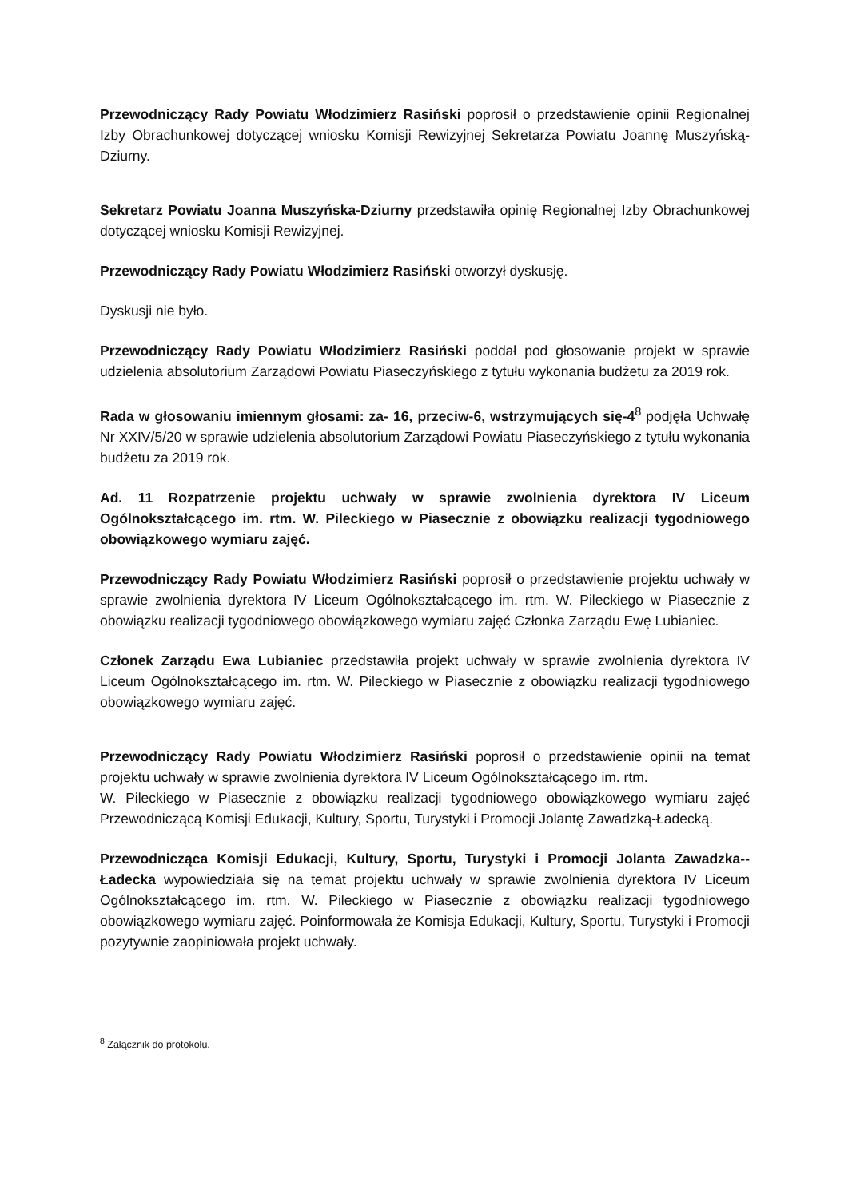Przewodniczący Rady Powiatu Włodzimierz Rasiński poprosił o przedstawienie opinii Regionalnej Izby Obrachunkowej dotyczącej wniosku Komisji Rewizyjnej Sekretarza Powiatu Joannę Muszyńską-Dziurny.
Sekretarz Powiatu Joanna Muszyńska-Dziurny przedstawiła opinię Regionalnej Izby Obrachunkowej dotyczącej wniosku Komisji Rewizyjnej.
Przewodniczący Rady Powiatu Włodzimierz Rasiński otworzył dyskusję.
Dyskusji nie było.
Przewodniczący Rady Powiatu Włodzimierz Rasiński poddał pod głosowanie projekt w sprawie udzielenia absolutorium Zarządowi Powiatu Piaseczyńskiego z tytułu wykonania budżetu za 2019 rok.
Rada w głosowaniu imiennym głosami: za- 16, przeciw-6, wstrzymujących się-4<sup>8</sup> podjęła Uchwałę Nr XXIV/5/20 w sprawie udzielenia absolutorium Zarządowi Powiatu Piaseczyńskiego z tytułu wykonania budżetu za 2019 rok.
Ad. 11 Rozpatrzenie projektu uchwały w sprawie zwolnienia dyrektora IV Liceum Ogólnokształcącego im. rtm. W. Pileckiego w Piasecznie z obowiązku realizacji tygodniowego obowiązkowego wymiaru zajęć.
Przewodniczący Rady Powiatu Włodzimierz Rasiński poprosił o przedstawienie projektu uchwały w sprawie zwolnienia dyrektora IV Liceum Ogólnokształcącego im. rtm. W. Pileckiego w Piasecznie z obowiązku realizacji tygodniowego obowiązkowego wymiaru zajęć Członka Zarządu Ewę Lubianiec.
Członek Zarządu Ewa Lubianiec przedstawiła projekt uchwały w sprawie zwolnienia dyrektora IV Liceum Ogólnokształcącego im. rtm. W. Pileckiego w Piasecznie z obowiązku realizacji tygodniowego obowiązkowego wymiaru zajęć.
Przewodniczący Rady Powiatu Włodzimierz Rasiński poprosił o przedstawienie opinii na temat projektu uchwały w sprawie zwolnienia dyrektora IV Liceum Ogólnokształcącego im. rtm.
W. Pileckiego w Piasecznie z obowiązku realizacji tygodniowego obowiązkowego wymiaru zajęć Przewodniczącą Komisji Edukacji, Kultury, Sportu, Turystyki i Promocji Jolantę Zawadzką-Ładecką.
Przewodnicząca Komisji Edukacji, Kultury, Sportu, Turystyki i Promocji Jolanta Zawadzka--Ładecka wypowiedziała się na temat projektu uchwały w sprawie zwolnienia dyrektora IV Liceum Ogólnokształcącego im. rtm. W. Pileckiego w Piasecznie z obowiązku realizacji tygodniowego obowiązkowego wymiaru zajęć. Poinformowała że Komisja Edukacji, Kultury, Sportu, Turystyki i Promocji pozytywnie zaopiniowała projekt uchwały.
<sup>8</sup> Załącznik do protokołu.